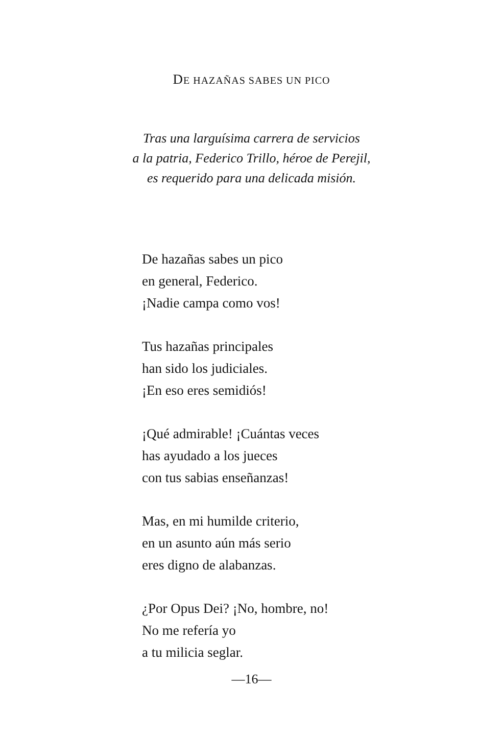DE HAZAÑAS SABES UN PICO
Tras una larguísima carrera de servicios
a la patria, Federico Trillo, héroe de Perejil,
es requerido para una delicada misión.
De hazañas sabes un pico
en general, Federico.
¡Nadie campa como vos!
Tus hazañas principales
han sido los judiciales.
¡En eso eres semidiós!
¡Qué admirable! ¡Cuántas veces
has ayudado a los jueces
con tus sabias enseñanzas!
Mas, en mi humilde criterio,
en un asunto aún más serio
eres digno de alabanzas.
¿Por Opus Dei? ¡No, hombre, no!
No me refería yo
a tu milicia seglar.
—16—